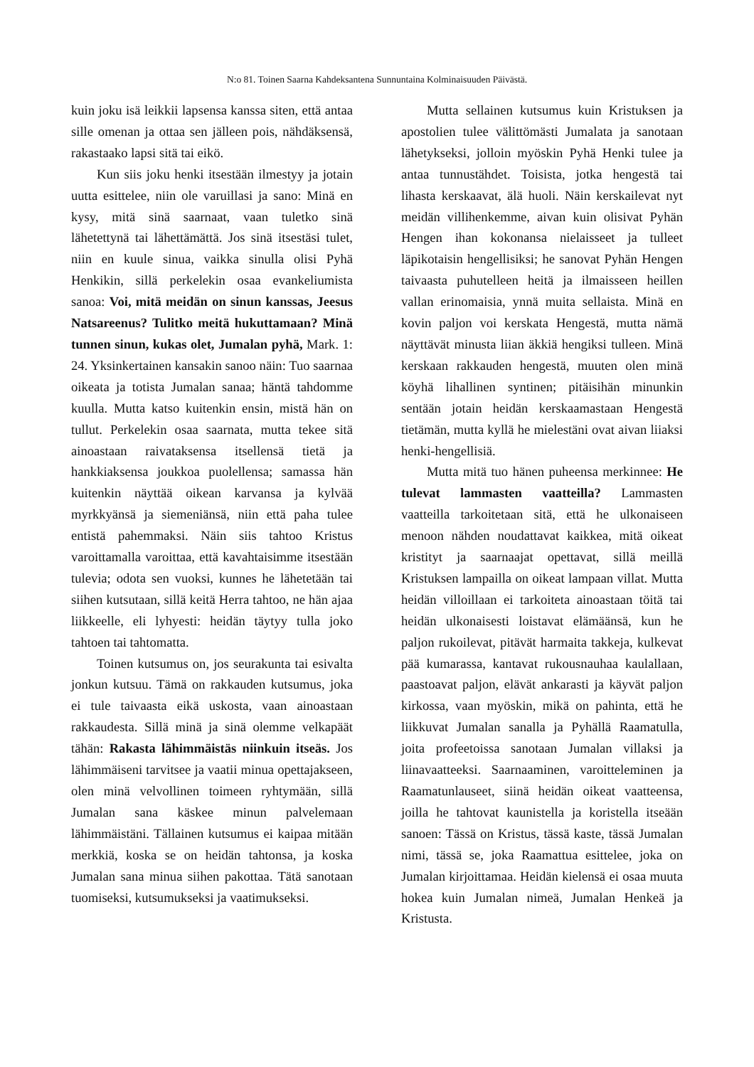N:o 81. Toinen Saarna Kahdeksantena Sunnuntaina Kolminaisuuden Päivästä.
kuin joku isä leikkii lapsensa kanssa siten, että antaa sille omenan ja ottaa sen jälleen pois, nähdäksensä, rakastaako lapsi sitä tai eikö.
Kun siis joku henki itsestään ilmestyy ja jotain uutta esittelee, niin ole varuillasi ja sano: Minä en kysy, mitä sinä saarnaat, vaan tuletko sinä lähetettynä tai lähettämättä. Jos sinä itsestäsi tulet, niin en kuule sinua, vaikka sinulla olisi Pyhä Henkikin, sillä perkelekin osaa evankeliumista sanoa: Voi, mitä meidän on sinun kanssas, Jeesus Natsareenus? Tulitko meitä hukuttamaan? Minä tunnen sinun, kukas olet, Jumalan pyhä, Mark. 1: 24. Yksinkertainen kansakin sanoo näin: Tuo saarnaa oikeata ja totista Jumalan sanaa; häntä tahdomme kuulla. Mutta katso kuitenkin ensin, mistä hän on tullut. Perkelekin osaa saarnata, mutta tekee sitä ainoastaan raivataksensa itsellensä tietä ja hankkiaksensa joukkoa puolellensa; samassa hän kuitenkin näyttää oikean karvansa ja kylvää myrkkyänsä ja siemeniänsä, niin että paha tulee entistä pahemmaksi. Näin siis tahtoo Kristus varoittamalla varoittaa, että kavahtaisimme itsestään tulevia; odota sen vuoksi, kunnes he lähetetään tai siihen kutsutaan, sillä keitä Herra tahtoo, ne hän ajaa liikkeelle, eli lyhyesti: heidän täytyy tulla joko tahtoen tai tahtomatta.
Toinen kutsumus on, jos seurakunta tai esivalta jonkun kutsuu. Tämä on rakkauden kutsumus, joka ei tule taivaasta eikä uskosta, vaan ainoastaan rakkaudesta. Sillä minä ja sinä olemme velkapäät tähän: Rakasta lähimmäistäs niinkuin itseäs. Jos lähimmäiseni tarvitsee ja vaatii minua opettajakseen, olen minä velvollinen toimeen ryhtymään, sillä Jumalan sana käskee minun palvelemaan lähimmäistäni. Tällainen kutsumus ei kaipaa mitään merkkiä, koska se on heidän tahtonsa, ja koska Jumalan sana minua siihen pakottaa. Tätä sanotaan tuomiseksi, kutsumukseksi ja vaatimukseksi.
Mutta sellainen kutsumus kuin Kristuksen ja apostolien tulee välittömästi Jumalata ja sanotaan lähetykseksi, jolloin myöskin Pyhä Henki tulee ja antaa tunnustähdet. Toisista, jotka hengestä tai lihasta kerskaavat, älä huoli. Näin kerskailevat nyt meidän villihenkemme, aivan kuin olisivat Pyhän Hengen ihan kokonansa nielaisseet ja tulleet läpikotaisin hengellisiksi; he sanovat Pyhän Hengen taivaasta puhutelleen heitä ja ilmaisseen heillen vallan erinomaisia, ynnä muita sellaista. Minä en kovin paljon voi kerskata Hengestä, mutta nämä näyttävät minusta liian äkkiä hengiksi tulleen. Minä kerskaan rakkauden hengestä, muuten olen minä köyhä lihallinen syntinen; pitäisihän minunkin sentään jotain heidän kerskaamastaan Hengestä tietämän, mutta kyllä he mielestäni ovat aivan liiaksi henki-hengellisiä.
Mutta mitä tuo hänen puheensa merkinnee: He tulevat lammasten vaatteilla? Lammasten vaatteilla tarkoitetaan sitä, että he ulkonaiseen menoon nähden noudattavat kaikkea, mitä oikeat kristityt ja saarnaajat opettavat, sillä meillä Kristuksen lampailla on oikeat lampaan villat. Mutta heidän villoillaan ei tarkoiteta ainoastaan töitä tai heidän ulkonaisesti loistavat elämäänsä, kun he paljon rukoilevat, pitävät harmaita takkeja, kulkevat pää kumarassa, kantavat rukousnauhaa kaulallaan, paastoavat paljon, elävät ankarasti ja käyvät paljon kirkossa, vaan myöskin, mikä on pahinta, että he liikkuvat Jumalan sanalla ja Pyhällä Raamatulla, joita profeetoissa sanotaan Jumalan villaksi ja liinavaatteeksi. Saarnaaminen, varoitteleminen ja Raamatunlauseet, siinä heidän oikeat vaatteensa, joilla he tahtovat kaunistella ja koristella itseään sanoen: Tässä on Kristus, tässä kaste, tässä Jumalan nimi, tässä se, joka Raamattua esittelee, joka on Jumalan kirjoittamaa. Heidän kielensä ei osaa muuta hokea kuin Jumalan nimeä, Jumalan Henkeä ja Kristusta.